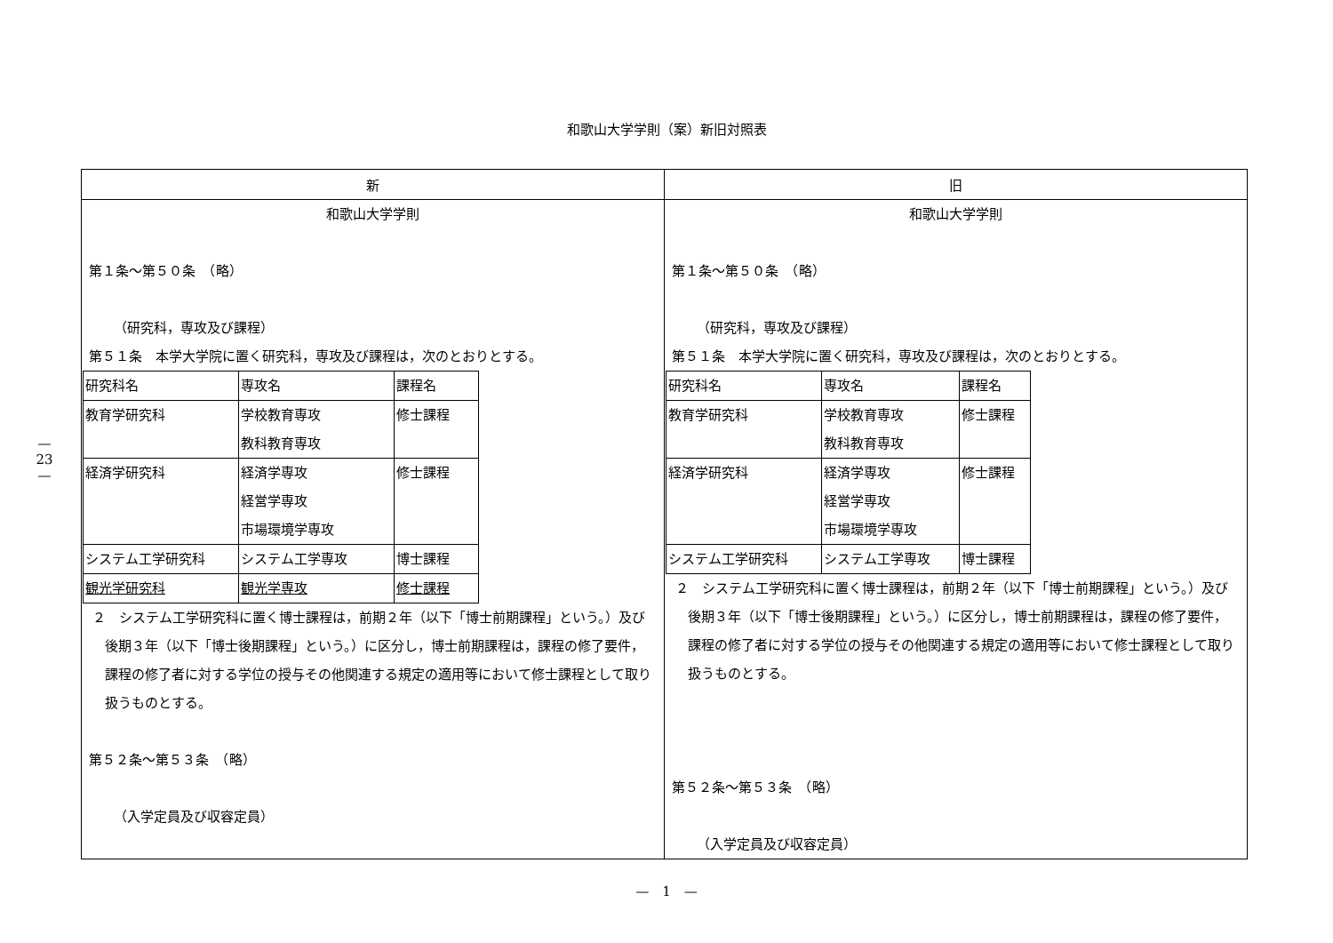—
23
—
和歌山大学学則（案）新旧対照表
| 新 | 旧 |
| --- | --- |
| 和歌山大学学則 第１条～第５０条 （略） （研究科，専攻及び課程） 第５１条 本学大学院に置く研究科，専攻及び課程は，次のとおりとする。 / 研究科名 / 専攻名 / 課程名 / / 教育学研究科 / 学校教育専攻 教科教育専攻 / 修士課程 / / 経済学研究科 / 経済学専攻 経営学専攻 市場環境学専攻 / 修士課程 / / システム工学研究科 / システム工学専攻 / 博士課程 / / 観光学研究科 / 観光学専攻 / 修士課程 / ２ システム工学研究科に置く博士課程は，前期２年（以下「博士前期課程」という。）及び後期３年（以下「博士後期課程」という。）に区分し，博士前期課程は，課程の修了要件，課程の修了者に対する学位の授与その他関連する規定の適用等において修士課程として取り扱うものとする。 第５２条～第５３条 （略） （入学定員及び収容定員） | 和歌山大学学則 第１条～第５０条 （略） （研究科，専攻及び課程） 第５１条 本学大学院に置く研究科，専攻及び課程は，次のとおりとする。 / 研究科名 / 専攻名 / 課程名 / / 教育学研究科 / 学校教育専攻 教科教育専攻 / 修士課程 / / 経済学研究科 / 経済学専攻 経営学専攻 市場環境学専攻 / 修士課程 / / システム工学研究科 / システム工学専攻 / 博士課程 / ２ システム工学研究科に置く博士課程は，前期２年（以下「博士前期課程」という。）及び後期３年（以下「博士後期課程」という。）に区分し，博士前期課程は，課程の修了要件，課程の修了者に対する学位の授与その他関連する規定の適用等において修士課程として取り扱うものとする。 第５２条～第５３条 （略） （入学定員及び収容定員） |
—　1　—